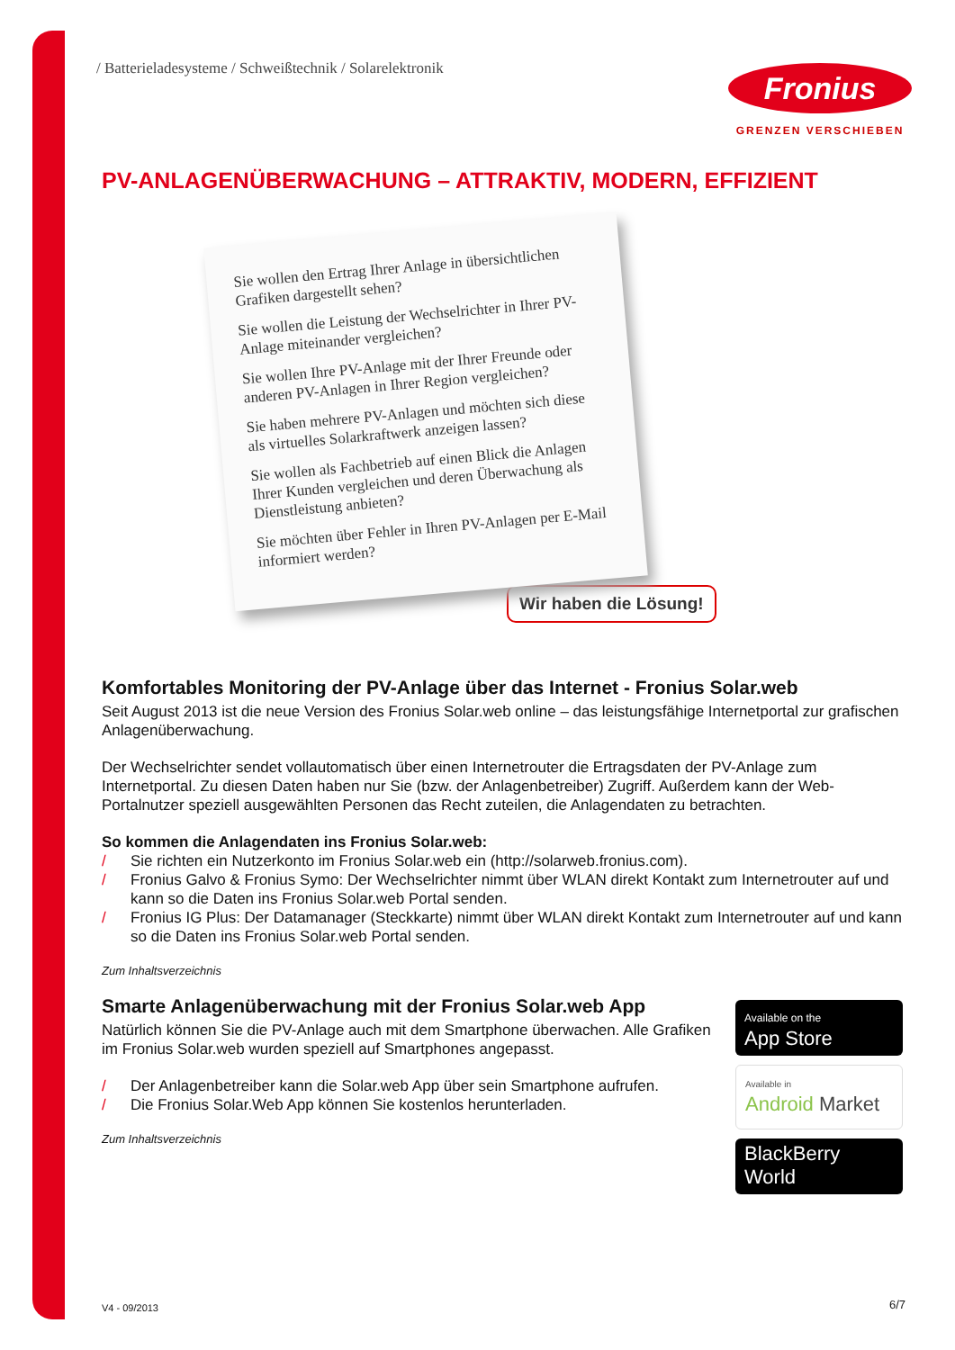/ Batterieladesysteme / Schweißtechnik / Solarelektronik
Fronius
GRENZEN VERSCHIEBEN
PV-ANLAGENÜBERWACHUNG – ATTRAKTIV, MODERN, EFFIZIENT
Sie wollen den Ertrag Ihrer Anlage in übersichtlichen Grafiken dargestellt sehen?
Sie wollen die Leistung der Wechselrichter in Ihrer PV-Anlage miteinander vergleichen?
Sie wollen Ihre PV-Anlage mit der Ihrer Freunde oder anderen PV-Anlagen in Ihrer Region vergleichen?
Sie haben mehrere PV-Anlagen und möchten sich diese als virtuelles Solarkraftwerk anzeigen lassen?
Sie wollen als Fachbetrieb auf einen Blick die Anlagen Ihrer Kunden vergleichen und deren Überwachung als Dienstleistung anbieten?
Sie möchten über Fehler in Ihren PV-Anlagen per E-Mail informiert werden?
Wir haben die Lösung!
Komfortables Monitoring der PV-Anlage über das Internet - Fronius Solar.web
Seit August 2013 ist die neue Version des Fronius Solar.web online – das leistungsfähige Internetportal zur grafischen Anlagenüberwachung.
Der Wechselrichter sendet vollautomatisch über einen Internetrouter die Ertragsdaten der PV-Anlage zum Internetportal. Zu diesen Daten haben nur Sie (bzw. der Anlagenbetreiber) Zugriff. Außerdem kann der Web-Portalnutzer speziell ausgewählten Personen das Recht zuteilen, die Anlagendaten zu betrachten.
So kommen die Anlagendaten ins Fronius Solar.web:
/ Sie richten ein Nutzerkonto im Fronius Solar.web ein (http://solarweb.fronius.com).
/ Fronius Galvo & Fronius Symo: Der Wechselrichter nimmt über WLAN direkt Kontakt zum Internetrouter auf und kann so die Daten ins Fronius Solar.web Portal senden.
/ Fronius IG Plus: Der Datamanager (Steckkarte) nimmt über WLAN direkt Kontakt zum Internetrouter auf und kann so die Daten ins Fronius Solar.web Portal senden.
Zum Inhaltsverzeichnis
Smarte Anlagenüberwachung mit der Fronius Solar.web App
Natürlich können Sie die PV-Anlage auch mit dem Smartphone überwachen. Alle Grafiken im Fronius Solar.web wurden speziell auf Smartphones angepasst.
/ Der Anlagenbetreiber kann die Solar.web App über sein Smartphone aufrufen.
/ Die Fronius Solar.Web App können Sie kostenlos herunterladen.
Zum Inhaltsverzeichnis
Available on the
App Store
Available in
Android Market
BlackBerry
World
V4 - 09/2013 6/7